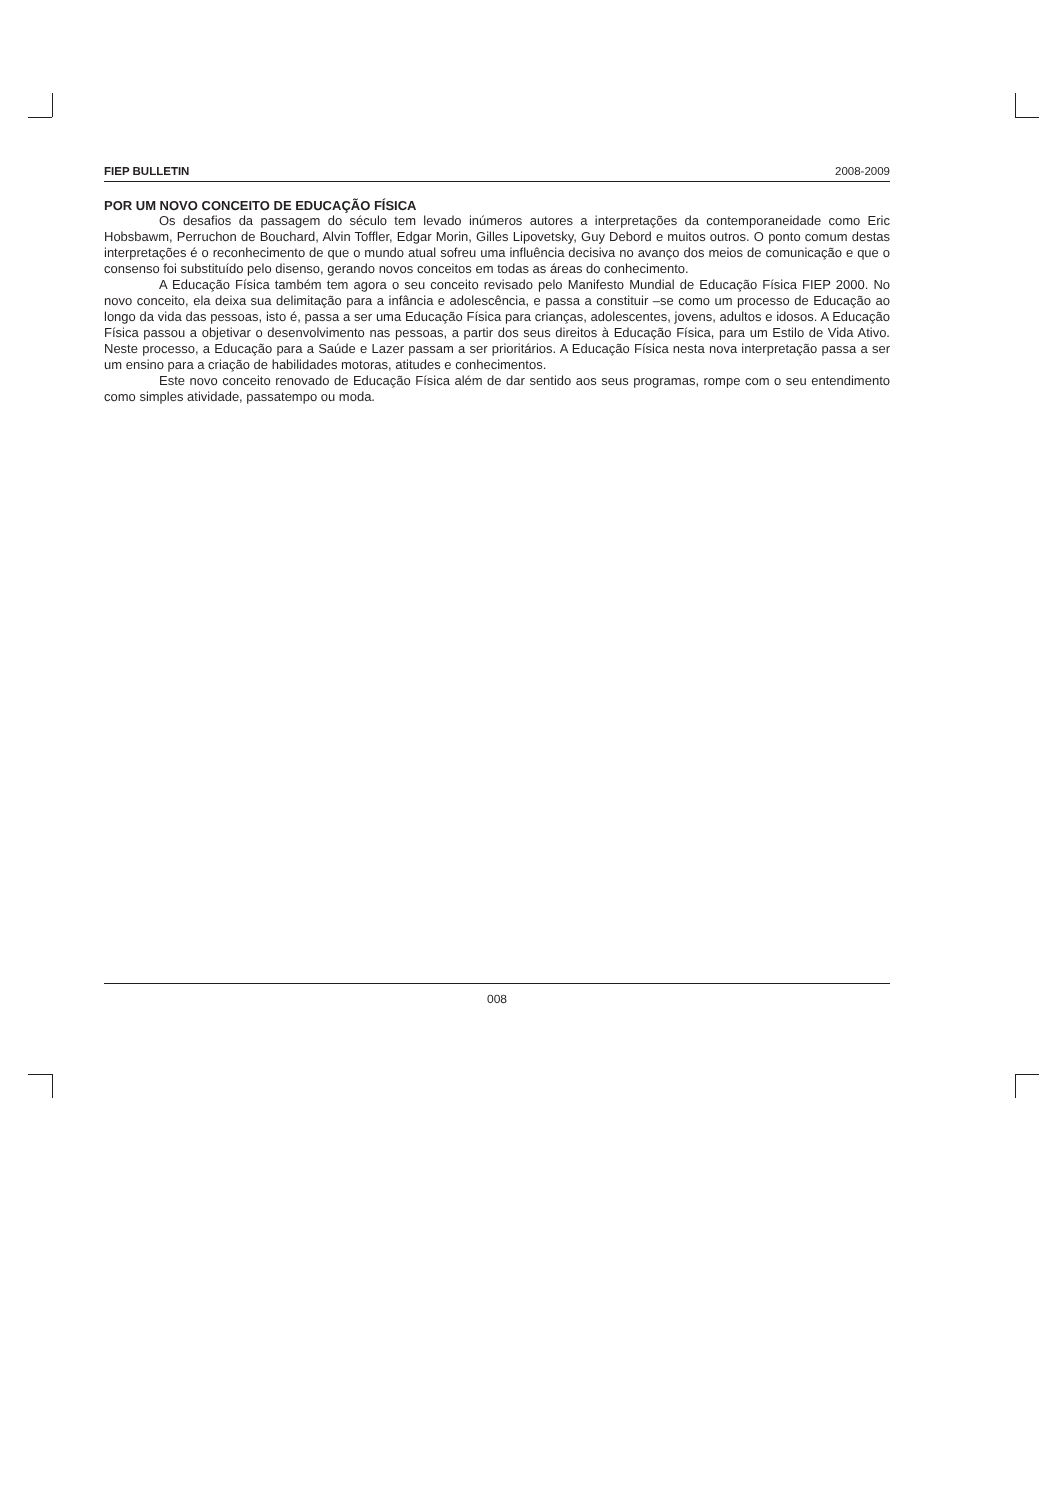FIEP BULLETIN 2008-2009
POR UM NOVO CONCEITO DE EDUCAÇÃO FÍSICA
Os desafios da passagem do século tem levado inúmeros autores a interpretações da contemporaneidade como Eric Hobsbawm, Perruchon de Bouchard, Alvin Toffler, Edgar Morin, Gilles Lipovetsky, Guy Debord e muitos outros. O ponto comum destas interpretações é o reconhecimento de que o mundo atual sofreu uma influência decisiva no avanço dos meios de comunicação e que o consenso foi substituído pelo disenso, gerando novos conceitos em todas as áreas do conhecimento.
A Educação Física também tem agora o seu conceito revisado pelo Manifesto Mundial de Educação Física FIEP 2000. No novo conceito, ela deixa sua delimitação para a infância e adolescência, e passa a constituir –se como um processo de Educação ao longo da vida das pessoas, isto é, passa a ser uma Educação Física para crianças, adolescentes, jovens, adultos e idosos. A Educação Física passou a objetivar o desenvolvimento nas pessoas, a partir dos seus direitos à Educação Física, para um Estilo de Vida Ativo. Neste processo, a Educação para a Saúde e Lazer passam a ser prioritários. A Educação Física nesta nova interpretação passa a ser um ensino para a criação de habilidades motoras, atitudes e conhecimentos.
Este novo conceito renovado de Educação Física além de dar sentido aos seus programas, rompe com o seu entendimento como simples atividade, passatempo ou moda.
008